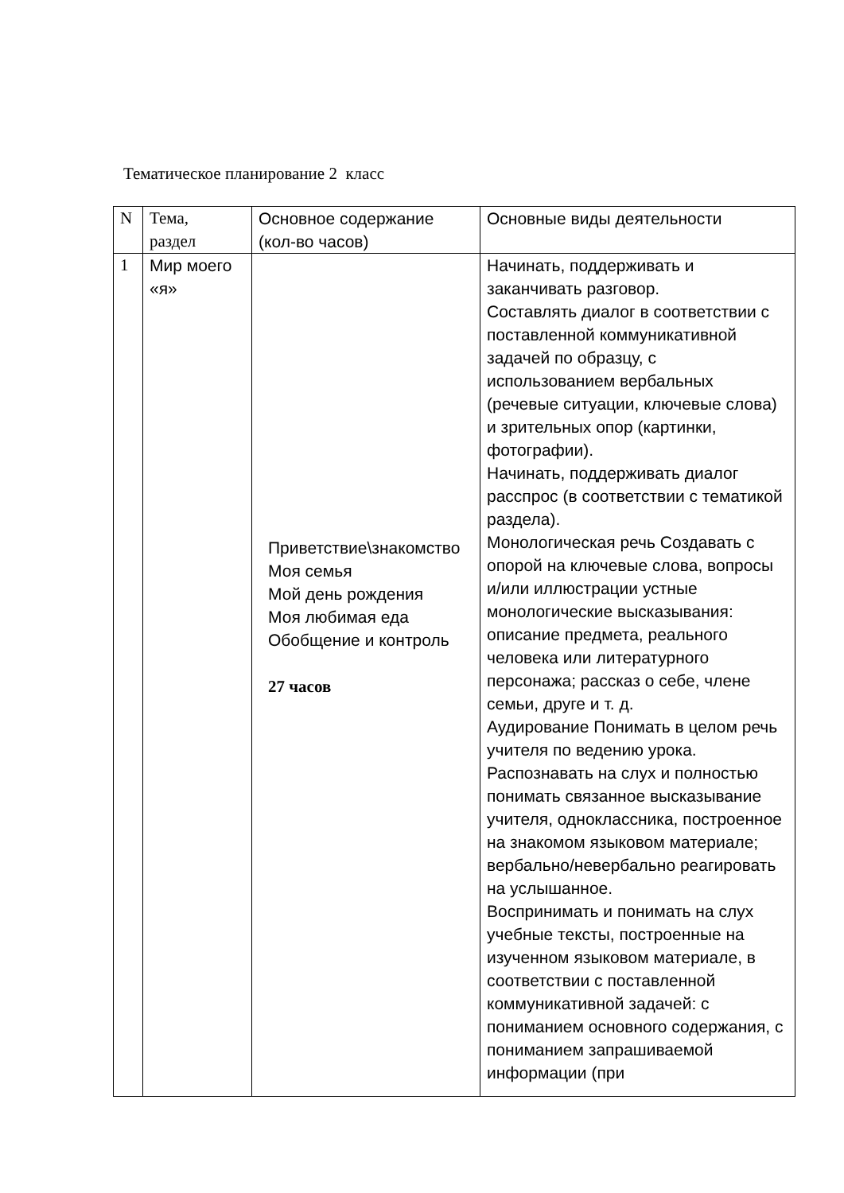Тематическое планирование 2 класс
| N | Тема, раздел | Основное содержание (кол-во часов) | Основные виды деятельности |
| --- | --- | --- | --- |
| 1 | Мир моего «я» | Приветствие\знакомство Моя семья Мой день рождения Моя любимая еда Обобщение и контроль 27 часов | Начинать, поддерживать и заканчивать разговор. Составлять диалог в соответствии с поставленной коммуникативной задачей по образцу, с использованием вербальных (речевые ситуации, ключевые слова) и зрительных опор (картинки, фотографии). Начинать, поддерживать диалог расспрос (в соответствии с тематикой раздела). Монологическая речь Создавать с опорой на ключевые слова, вопросы и/или иллюстрации устные монологические высказывания: описание предмета, реального человека или литературного персонажа; рассказ о себе, члене семьи, друге и т. д. Аудирование Понимать в целом речь учителя по ведению урока. Распознавать на слух и полностью понимать связанное высказывание учителя, одноклассника, построенное на знакомом языковом материале; вербально/невербально реагировать на услышанное. Воспринимать и понимать на слух учебные тексты, построенные на изученном языковом материале, в соответствии с поставленной коммуникативной задачей: с пониманием основного содержания, с пониманием запрашиваемой информации (при |